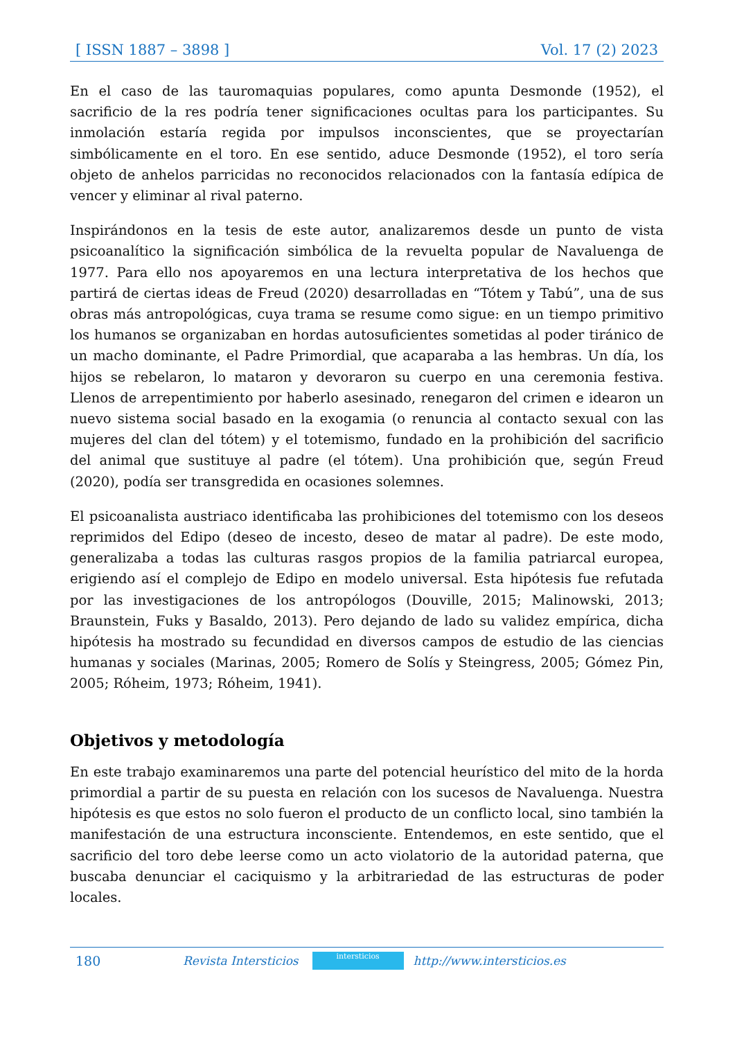[ ISSN 1887 – 3898 ] Vol. 17 (2) 2023
En el caso de las tauromaquias populares, como apunta Desmonde (1952), el sacrificio de la res podría tener significaciones ocultas para los participantes. Su inmolación estaría regida por impulsos inconscientes, que se proyectarían simbólicamente en el toro. En ese sentido, aduce Desmonde (1952), el toro sería objeto de anhelos parricidas no reconocidos relacionados con la fantasía edípica de vencer y eliminar al rival paterno.
Inspirándonos en la tesis de este autor, analizaremos desde un punto de vista psicoanalítico la significación simbólica de la revuelta popular de Navaluenga de 1977. Para ello nos apoyaremos en una lectura interpretativa de los hechos que partirá de ciertas ideas de Freud (2020) desarrolladas en “Tótem y Tabú”, una de sus obras más antropológicas, cuya trama se resume como sigue: en un tiempo primitivo los humanos se organizaban en hordas autosuficientes sometidas al poder tiránico de un macho dominante, el Padre Primordial, que acaparaba a las hembras. Un día, los hijos se rebelaron, lo mataron y devoraron su cuerpo en una ceremonia festiva. Llenos de arrepentimiento por haberlo asesinado, renegaron del crimen e idearon un nuevo sistema social basado en la exogamia (o renuncia al contacto sexual con las mujeres del clan del tótem) y el totemismo, fundado en la prohibición del sacrificio del animal que sustituye al padre (el tótem). Una prohibición que, según Freud (2020), podía ser transgredida en ocasiones solemnes.
El psicoanalista austriaco identificaba las prohibiciones del totemismo con los deseos reprimidos del Edipo (deseo de incesto, deseo de matar al padre). De este modo, generalizaba a todas las culturas rasgos propios de la familia patriarcal europea, erigiendo así el complejo de Edipo en modelo universal. Esta hipótesis fue refutada por las investigaciones de los antropólogos (Douville, 2015; Malinowski, 2013; Braunstein, Fuks y Basaldo, 2013). Pero dejando de lado su validez empírica, dicha hipótesis ha mostrado su fecundidad en diversos campos de estudio de las ciencias humanas y sociales (Marinas, 2005; Romero de Solís y Steingress, 2005; Gómez Pin, 2005; Róheim, 1973; Róheim, 1941).
Objetivos y metodología
En este trabajo examinaremos una parte del potencial heurístico del mito de la horda primordial a partir de su puesta en relación con los sucesos de Navaluenga. Nuestra hipótesis es que estos no solo fueron el producto de un conflicto local, sino también la manifestación de una estructura inconsciente. Entendemos, en este sentido, que el sacrificio del toro debe leerse como un acto violatorio de la autoridad paterna, que buscaba denunciar el caciquismo y la arbitrariedad de las estructuras de poder locales.
180 Revista Intersticios
intersticios
http://www.intersticios.es